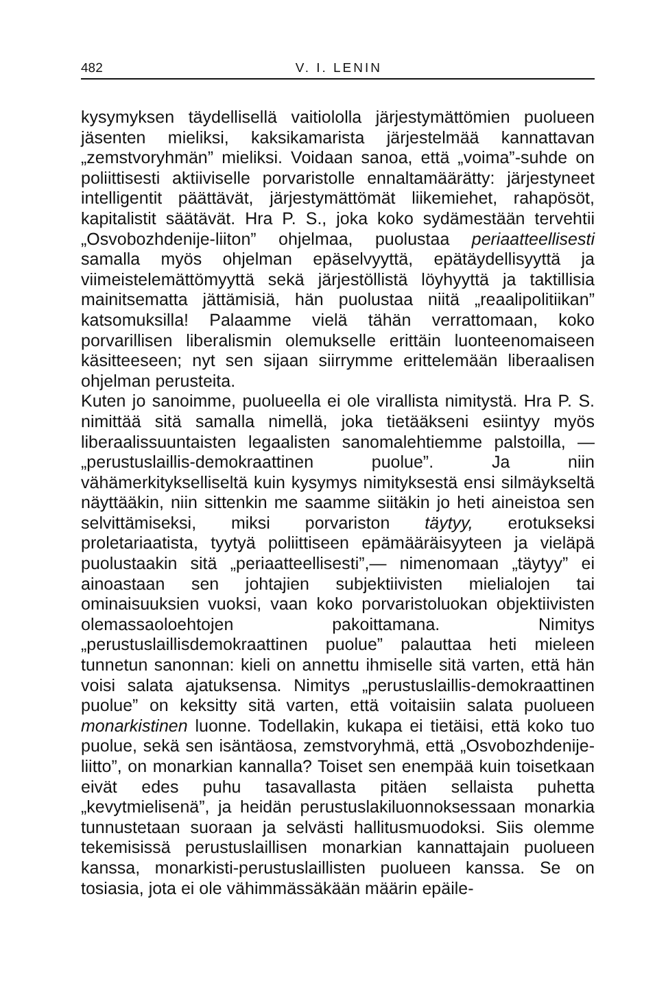482 V. I. LENIN
kysymyksen täydellisellä vaitiololla järjestymättömien puolueen jäsenten mieliksi, kaksikamarista järjestelmää kannattavan „zemstvoryhmän” mieliksi. Voidaan sanoa, että „voima”-suhde on poliittisesti aktiiviselle porvaristolle ennaltamäärätty: järjestyneet intelligentit päättävät, järjestymättömät liikemiehet, rahapösöt, kapitalistit säätävät. Hra P. S., joka koko sydämestään tervehtii „Osvobozhdenije-liiton” ohjelmaa, puolustaa periaatteellisesti samalla myös ohjelman epäselvyyttä, epätäydellisyyttä ja viimeistelemättömyyttä sekä järjestöllistä löyhyyttä ja taktillisia mainitsematta jättämisiä, hän puolustaa niitä „reaalipolitiikan” katsomuksilla! Palaamme vielä tähän verrattomaan, koko porvarillisen liberalismin olemukselle erittäin luonteenomaiseen käsitteeseen; nyt sen sijaan siirrymme erittelemään liberaalisen ohjelman perusteita.
Kuten jo sanoimme, puolueella ei ole virallista nimitystä. Hra P. S. nimittää sitä samalla nimellä, joka tietääkseni esiintyy myös liberaalissuuntaisten legaalisten sanomalehtiemme palstoilla, — „perustuslaillis-demokraattinen puolue”. Ja niin vähämerkitykselliseltä kuin kysymys nimityksestä ensi silmäykseltä näyttääkin, niin sittenkin me saamme siitäkin jo heti aineistoa sen selvittämiseksi, miksi porvariston täytyy, erotukseksi proletariaatista, tyytyä poliittiseen epämääräisyyteen ja vieläpä puolustaakin sitä „periaatteellisesti”,— nimenomaan „täytyy” ei ainoastaan sen johtajien subjektiivisten mielialojen tai ominaisuuksien vuoksi, vaan koko porvaristoluokan objektiivisten olemassaoloehtojen pakoittamana. Nimitys „perustuslaillisdemokraattinen puolue” palauttaa heti mieleen tunnetun sanonnan: kieli on annettu ihmiselle sitä varten, että hän voisi salata ajatuksensa. Nimitys „perustuslaillis-demokraattinen puolue” on keksitty sitä varten, että voitaisiin salata puolueen monarkistinen luonne. Todellakin, kukapa ei tietäisi, että koko tuo puolue, sekä sen isäntäosa, zemstvoryhmä, että „Osvobozhdenije-liitto”, on monarkian kannalla? Toiset sen enempää kuin toisetkaan eivät edes puhu tasavallasta pitäen sellaista puhetta „kevytmielisenä”, ja heidän perustuslakiluonnoksessaan monarkia tunnustetaan suoraan ja selvästi hallitusmuodoksi. Siis olemme tekemisissä perustuslaillisen monarkian kannattajain puolueen kanssa, monarkisti-perustuslaillisten puolueen kanssa. Se on tosiasia, jota ei ole vähimmässäkään määrin epäile-